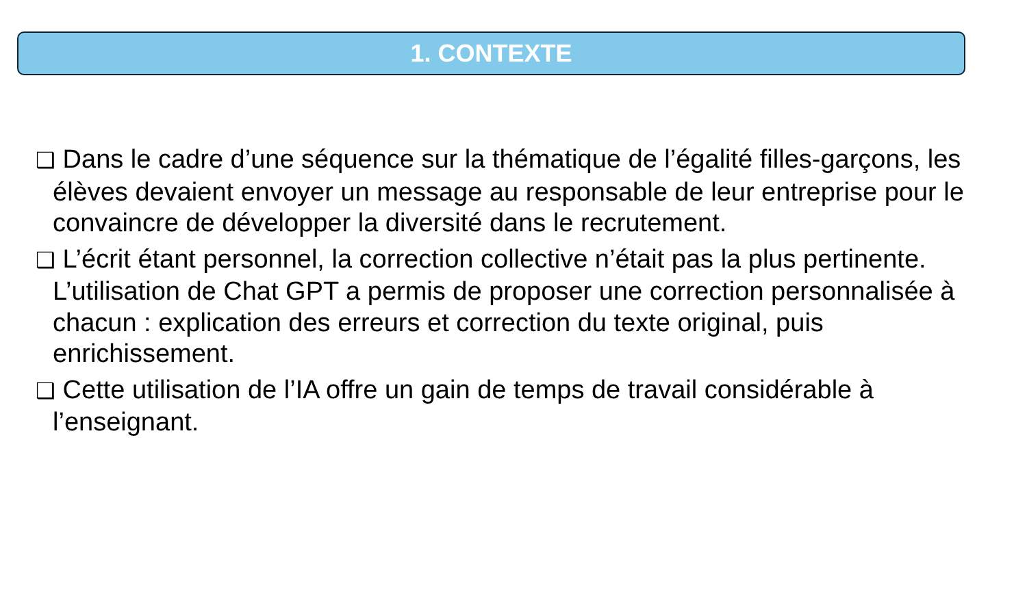1. CONTEXTE
❑ Dans le cadre d’une séquence sur la thématique de l’égalité filles-garçons, les élèves devaient envoyer un message au responsable de leur entreprise pour le convaincre de développer la diversité dans le recrutement.
❑ L’écrit étant personnel, la correction collective n’était pas la plus pertinente. L’utilisation de Chat GPT a permis de proposer une correction personnalisée à chacun : explication des erreurs et correction du texte original, puis enrichissement.
❑ Cette utilisation de l’IA offre un gain de temps de travail considérable à l’enseignant.